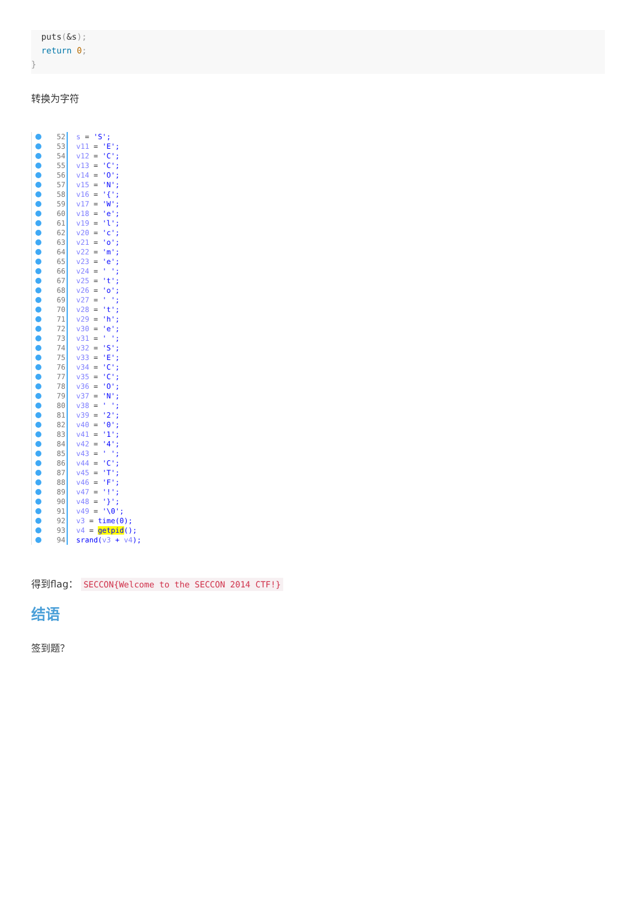puts(&s);
  return 0;
}
转换为字符
52 s = 'S';
53 v11 = 'E';
54 v12 = 'C';
55 v13 = 'C';
56 v14 = 'O';
57 v15 = 'N';
58 v16 = '{';
59 v17 = 'W';
60 v18 = 'e';
61 v19 = 'l';
62 v20 = 'c';
63 v21 = 'o';
64 v22 = 'm';
65 v23 = 'e';
66 v24 = ' ';
67 v25 = 't';
68 v26 = 'o';
69 v27 = ' ';
70 v28 = 't';
71 v29 = 'h';
72 v30 = 'e';
73 v31 = ' ';
74 v32 = 'S';
75 v33 = 'E';
76 v34 = 'C';
77 v35 = 'C';
78 v36 = 'O';
79 v37 = 'N';
80 v38 = ' ';
81 v39 = '2';
82 v40 = '0';
83 v41 = '1';
84 v42 = '4';
85 v43 = ' ';
86 v44 = 'C';
87 v45 = 'T';
88 v46 = 'F';
89 v47 = '!';
90 v48 = '}';
91 v49 = '\0';
92 v3 = time(0);
93 v4 = getpid();
94 srand(v3 + v4);
得到flag： SECCON{Welcome to the SECCON 2014 CTF!}
结语
签到题？